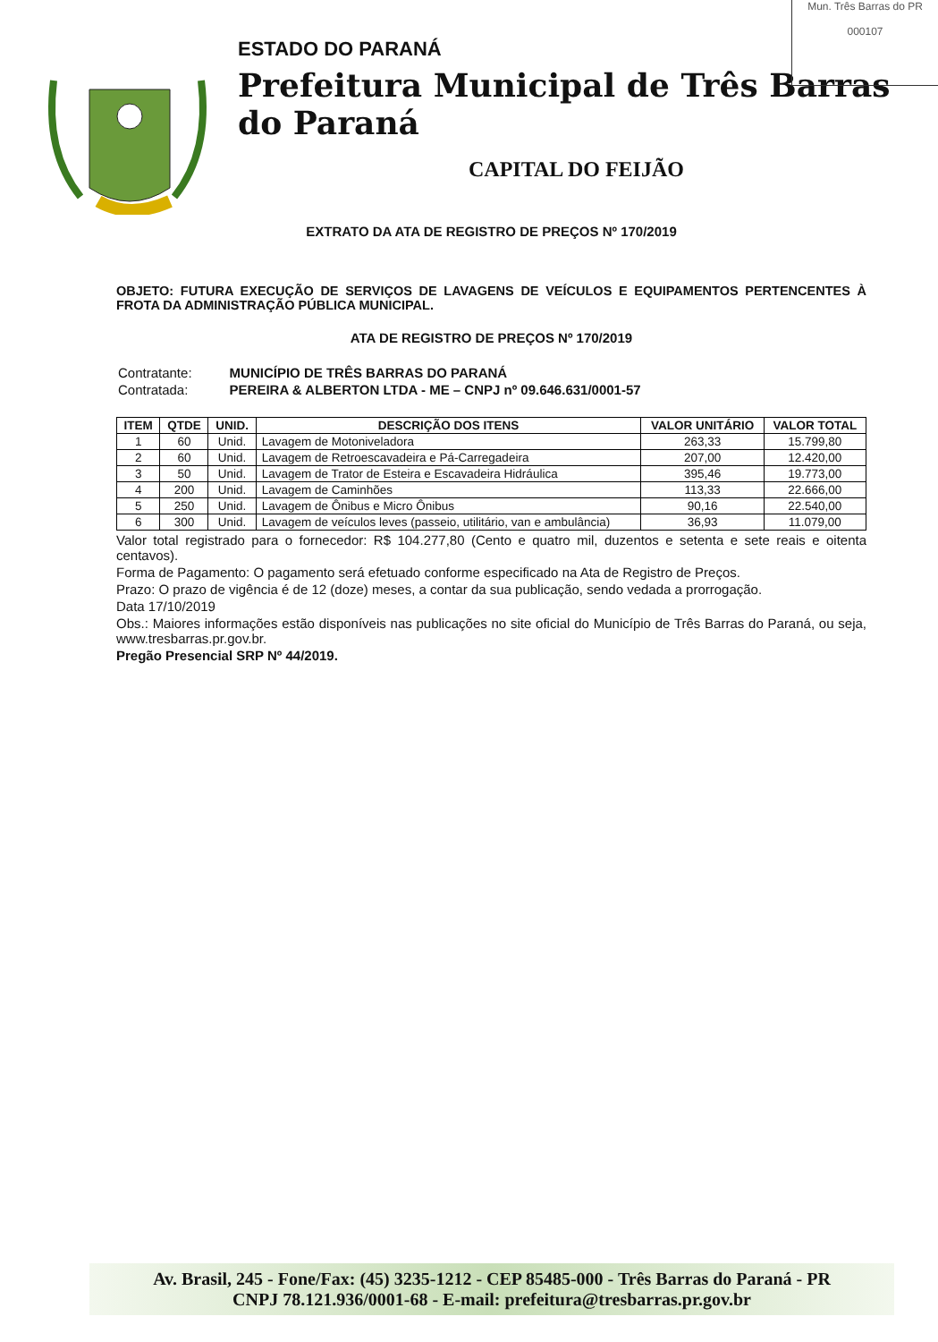Mun. Três Barras do PR
000107
ESTADO DO PARANÁ
Prefeitura Municipal de Três Barras do Paraná
CAPITAL DO FEIJÃO
EXTRATO DA ATA DE REGISTRO DE PREÇOS Nº 170/2019
OBJETO: FUTURA EXECUÇÃO DE SERVIÇOS DE LAVAGENS DE VEÍCULOS E EQUIPAMENTOS PERTENCENTES À FROTA DA ADMINISTRAÇÃO PÚBLICA MUNICIPAL.
ATA DE REGISTRO DE PREÇOS Nº 170/2019
| Contratante: | MUNICÍPIO DE TRÊS BARRAS DO PARANÁ |
| Contratada: | PEREIRA & ALBERTON LTDA - ME – CNPJ nº 09.646.631/0001-57 |
| ITEM | QTDE | UNID. | DESCRIÇÃO DOS ITENS | VALOR UNITÁRIO | VALOR TOTAL |
| --- | --- | --- | --- | --- | --- |
| 1 | 60 | Unid. | Lavagem de Motoniveladora | 263,33 | 15.799,80 |
| 2 | 60 | Unid. | Lavagem de Retroescavadeira e Pá-Carregadeira | 207,00 | 12.420,00 |
| 3 | 50 | Unid. | Lavagem de Trator de Esteira e Escavadeira Hidráulica | 395,46 | 19.773,00 |
| 4 | 200 | Unid. | Lavagem de Caminhões | 113,33 | 22.666,00 |
| 5 | 250 | Unid. | Lavagem de Ônibus e Micro Ônibus | 90,16 | 22.540,00 |
| 6 | 300 | Unid. | Lavagem de veículos leves (passeio, utilitário, van e ambulância) | 36,93 | 11.079,00 |
Valor total registrado para o fornecedor: R$ 104.277,80 (Cento e quatro mil, duzentos e setenta e sete reais e oitenta centavos).
Forma de Pagamento: O pagamento será efetuado conforme especificado na Ata de Registro de Preços.
Prazo: O prazo de vigência é de 12 (doze) meses, a contar da sua publicação, sendo vedada a prorrogação.
Data 17/10/2019
Obs.: Maiores informações estão disponíveis nas publicações no site oficial do Município de Três Barras do Paraná, ou seja, www.tresbarras.pr.gov.br.
Pregão Presencial SRP Nº 44/2019.
Av. Brasil, 245 - Fone/Fax: (45) 3235-1212 - CEP 85485-000 - Três Barras do Paraná - PR
CNPJ 78.121.936/0001-68 - E-mail: prefeitura@tresbarras.pr.gov.br